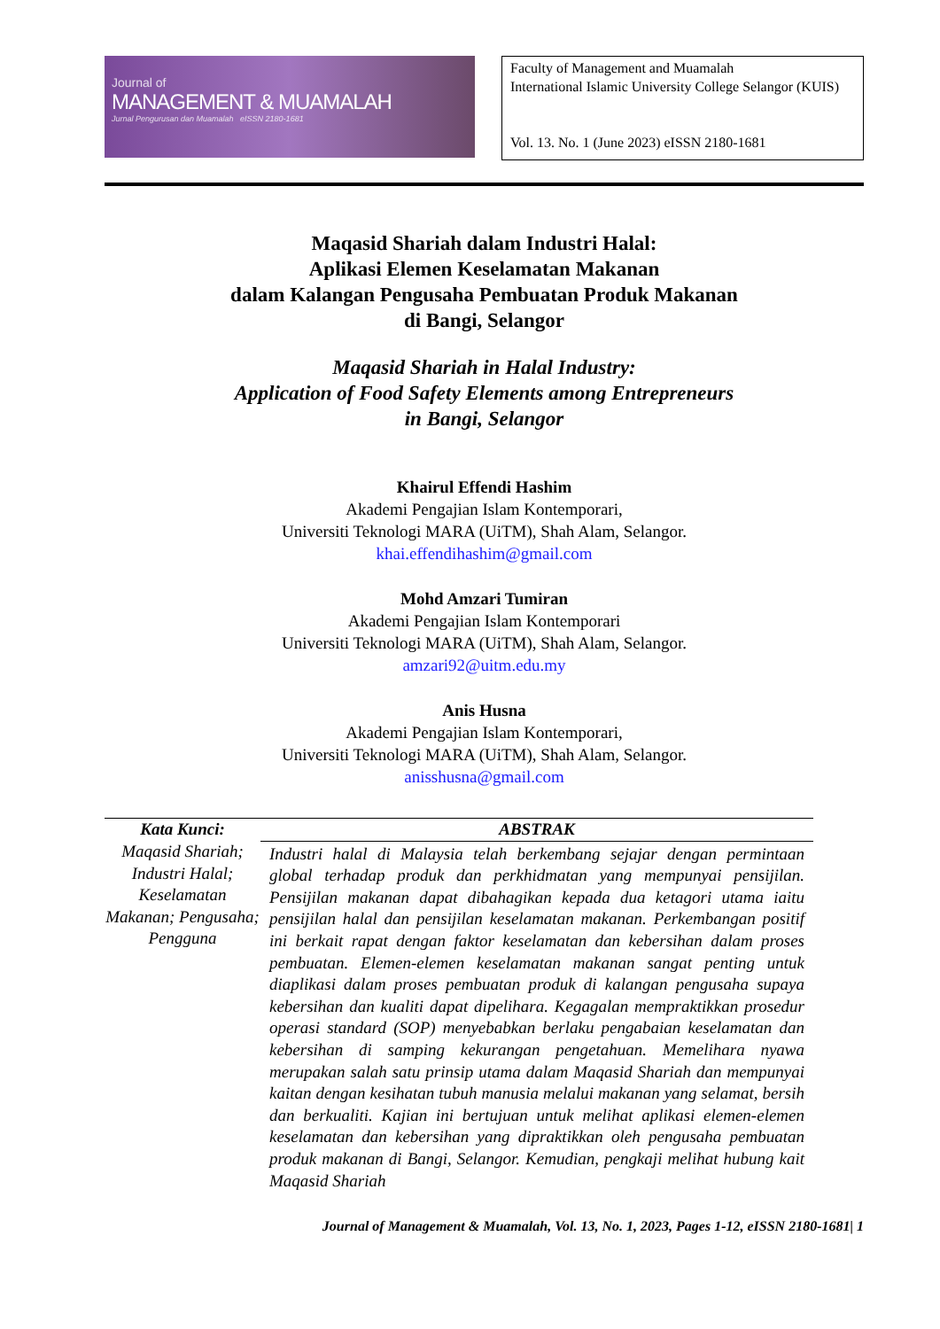Journal of
MANAGEMENT & MUAMALAH
Jurnal Pengurusan dan Muamalah eISSN 2180-1681
Faculty of Management and Muamalah
International Islamic University College Selangor (KUIS)
Vol. 13. No. 1 (June 2023) eISSN 2180-1681
Maqasid Shariah dalam Industri Halal:
Aplikasi Elemen Keselamatan Makanan
dalam Kalangan Pengusaha Pembuatan Produk Makanan
di Bangi, Selangor
Maqasid Shariah in Halal Industry:
Application of Food Safety Elements among Entrepreneurs
in Bangi, Selangor
Khairul Effendi Hashim
Akademi Pengajian Islam Kontemporari,
Universiti Teknologi MARA (UiTM), Shah Alam, Selangor.
khai.effendihashim@gmail.com
Mohd Amzari Tumiran
Akademi Pengajian Islam Kontemporari
Universiti Teknologi MARA (UiTM), Shah Alam, Selangor.
amzari92@uitm.edu.my
Anis Husna
Akademi Pengajian Islam Kontemporari,
Universiti Teknologi MARA (UiTM), Shah Alam, Selangor.
anisshusna@gmail.com
| Kata Kunci: | ABSTRAK |
| --- | --- |
| Maqasid Shariah; Industri Halal; Keselamatan Makanan; Pengusaha; Pengguna | Industri halal di Malaysia telah berkembang sejajar dengan permintaan global terhadap produk dan perkhidmatan yang mempunyai pensijilan. Pensijilan makanan dapat dibahagikan kepada dua ketagori utama iaitu pensijilan halal dan pensijilan keselamatan makanan. Perkembangan positif ini berkait rapat dengan faktor keselamatan dan kebersihan dalam proses pembuatan. Elemen-elemen keselamatan makanan sangat penting untuk diaplikasi dalam proses pembuatan produk di kalangan pengusaha supaya kebersihan dan kualiti dapat dipelihara. Kegagalan mempraktikkan prosedur operasi standard (SOP) menyebabkan berlaku pengabaian keselamatan dan kebersihan di samping kekurangan pengetahuan. Memelihara nyawa merupakan salah satu prinsip utama dalam Maqasid Shariah dan mempunyai kaitan dengan kesihatan tubuh manusia melalui makanan yang selamat, bersih dan berkualiti. Kajian ini bertujuan untuk melihat aplikasi elemen-elemen keselamatan dan kebersihan yang dipraktikkan oleh pengusaha pembuatan produk makanan di Bangi, Selangor. Kemudian, pengkaji melihat hubung kait Maqasid Shariah |
Journal of Management & Muamalah, Vol. 13, No. 1, 2023, Pages 1-12, eISSN 2180-1681| 1